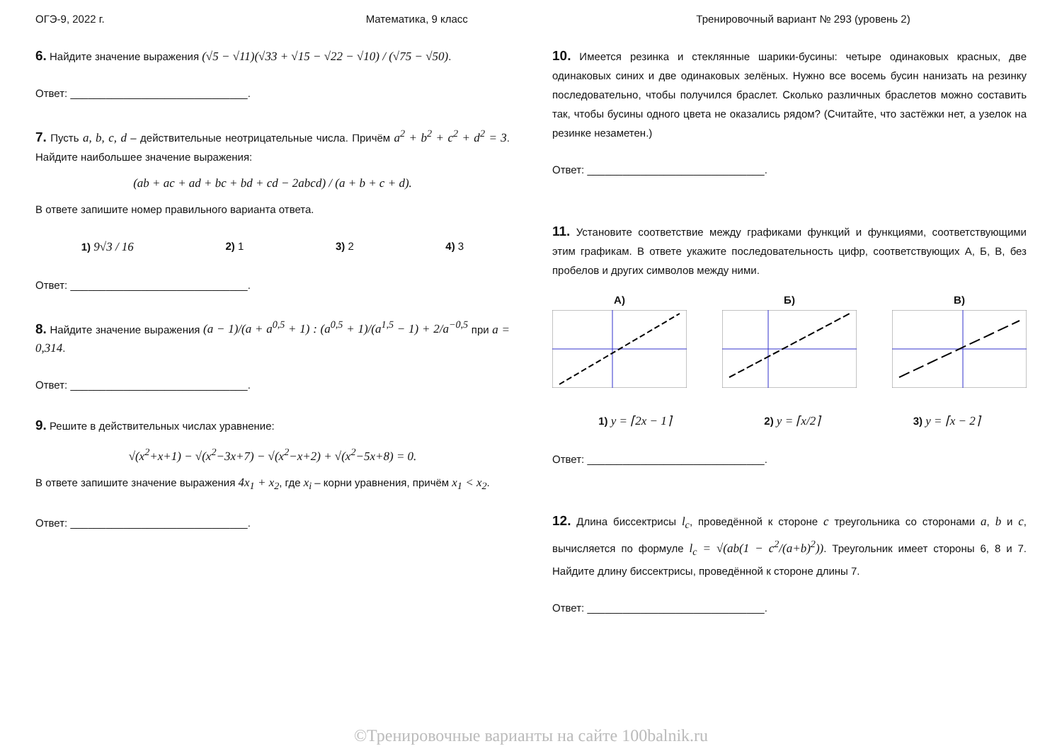ОГЭ-9, 2022 г. Математика, 9 класс Тренировочный вариант № 293 (уровень 2)
6. Найдите значение выражения (√5 − √11)(√33 + √15 − √22 − √10) / (√75 − √50).
Ответ: ______________________________.
7. Пусть a, b, c, d – действительные неотрицательные числа. Причём a<sup>2</sup> + b<sup>2</sup> + c<sup>2</sup> + d<sup>2</sup> = 3. Найдите наибольшее значение выражения:
(ab + ac + ad + bc + bd + cd − 2abcd) / (a + b + c + d).
В ответе запишите номер правильного варианта ответа.
1) 9√3 / 16 2) 1 3) 2 4) 3
Ответ: ______________________________.
8. Найдите значение выражения (a − 1)/(a + a<sup>0,5</sup> + 1) : (a<sup>0,5</sup> + 1)/(a<sup>1,5</sup> − 1) + 2/a<sup>−0,5</sup> при a = 0,314.
Ответ: ______________________________.
9. Решите в действительных числах уравнение:
√(x<sup>2</sup>+x+1) − √(x<sup>2</sup>−3x+7) − √(x<sup>2</sup>−x+2) + √(x<sup>2</sup>−5x+8) = 0.
В ответе запишите значение выражения 4x<sub>1</sub> + x<sub>2</sub>, где x<sub>i</sub> – корни уравнения, причём x<sub>1</sub> < x<sub>2</sub>.
Ответ: ______________________________.
10. Имеется резинка и стеклянные шарики-бусины: четыре одинаковых красных, две одинаковых синих и две одинаковых зелёных. Нужно все восемь бусин нанизать на резинку последовательно, чтобы получился браслет. Сколько различных браслетов можно составить так, чтобы бусины одного цвета не оказались рядом? (Считайте, что застёжки нет, а узелок на резинке незаметен.)
Ответ: ______________________________.
11. Установите соответствие между графиками функций и функциями, соответствующими этим графикам. В ответе укажите последовательность цифр, соответствующих А, Б, В, без пробелов и других символов между ними.
А) Б) В)
1) y = ⌈2x − 1⌉ 2) y = ⌈x/2⌉ 3) y = ⌈x − 2⌉
Ответ: ______________________________.
12. Длина биссектрисы l<sub>c</sub>, проведённой к стороне c треугольника со сторонами a, b и c, вычисляется по формуле l<sub>c</sub> = √(ab(1 − c<sup>2</sup>/(a+b)<sup>2</sup>)). Треугольник имеет стороны 6, 8 и 7. Найдите длину биссектрисы, проведённой к стороне длины 7.
Ответ: ______________________________.
©Тренировочные варианты на сайте 100balnik.ru